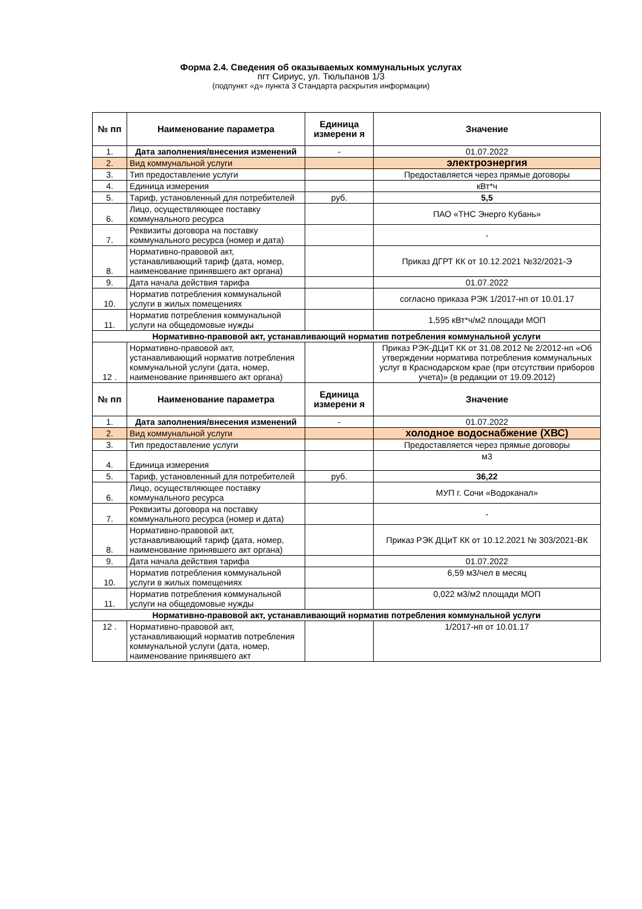Форма 2.4. Сведения об оказываемых коммунальных услугах
пгт Сириус, ул. Тюльпанов 1/3
(подпункт «д» пункта 3 Стандарта раскрытия информации)
| № пп | Наименование параметра | Единица измерени я | Значение |
| --- | --- | --- | --- |
| 1. | Дата заполнения/внесения изменений | - | 01.07.2022 |
| 2. | Вид коммунальной услуги | | электроэнергия |
| 3. | Тип предоставление услуги | | Предоставляется через прямые договоры |
| 4. | Единица измерения | | кВт*ч |
| 5. | Тариф, установленный для потребителей | руб. | 5,5 |
| 6. | Лицо, осуществляющее поставку коммунального ресурса | | ПАО «ТНС Энерго Кубань» |
| 7. | Реквизиты договора на поставку коммунального ресурса (номер и дата) | | - |
| 8. | Нормативно-правовой акт, устанавливающий тариф (дата, номер, наименование принявшего акт органа) | | Приказ ДГРТ КК от 10.12.2021 №32/2021-Э |
| 9. | Дата начала действия тарифа | | 01.07.2022 |
| 10. | Норматив потребления коммунальной услуги в жилых помещениях | | согласно приказа РЭК 1/2017-нп от 10.01.17 |
| 11. | Норматив потребления коммунальной услуги на общедомовые нужды | | 1,595 кВт*ч/м2 площади МОП |
| Нормативно-правовой акт, устанавливающий норматив потребления коммунальной услуги | | | |
| 12 . | Нормативно-правовой акт, устанавливающий норматив потребления коммунальной услуги (дата, номер, наименование принявшего акт органа) | | Приказ РЭК-ДЦиТ КК от 31.08.2012 № 2/2012-нп «Об утверждении норматива потребления коммунальных услуг в Краснодарском крае (при отсутствии приборов учета)» (в редакции от 19.09.2012) |
| № пп | Наименование параметра | Единица измерени я | Значение |
| 1. | Дата заполнения/внесения изменений | - | 01.07.2022 |
| 2. | Вид коммунальной услуги | | холодное водоснабжение (ХВС) |
| 3. | Тип предоставление услуги | | Предоставляется через прямые договоры |
| 4. | Единица измерения | | м3 |
| 5. | Тариф, установленный для потребителей | руб. | 36,22 |
| 6. | Лицо, осуществляющее поставку коммунального ресурса | | МУП г. Сочи «Водоканал» |
| 7. | Реквизиты договора на поставку коммунального ресурса (номер и дата) | | - |
| 8. | Нормативно-правовой акт, устанавливающий тариф (дата, номер, наименование принявшего акт органа) | | Приказ РЭК ДЦиТ КК от 10.12.2021 № 303/2021-ВК |
| 9. | Дата начала действия тарифа | | 01.07.2022 |
| 10. | Норматив потребления коммунальной услуги в жилых помещениях | | 6,59 м3/чел в месяц |
| 11. | Норматив потребления коммунальной услуги на общедомовые нужды | | 0,022 м3/м2 площади МОП |
| Нормативно-правовой акт, устанавливающий норматив потребления коммунальной услуги | | | |
| 12 . | Нормативно-правовой акт, устанавливающий норматив потребления коммунальной услуги (дата, номер, наименование принявшего акт | | 1/2017-нп от 10.01.17 |